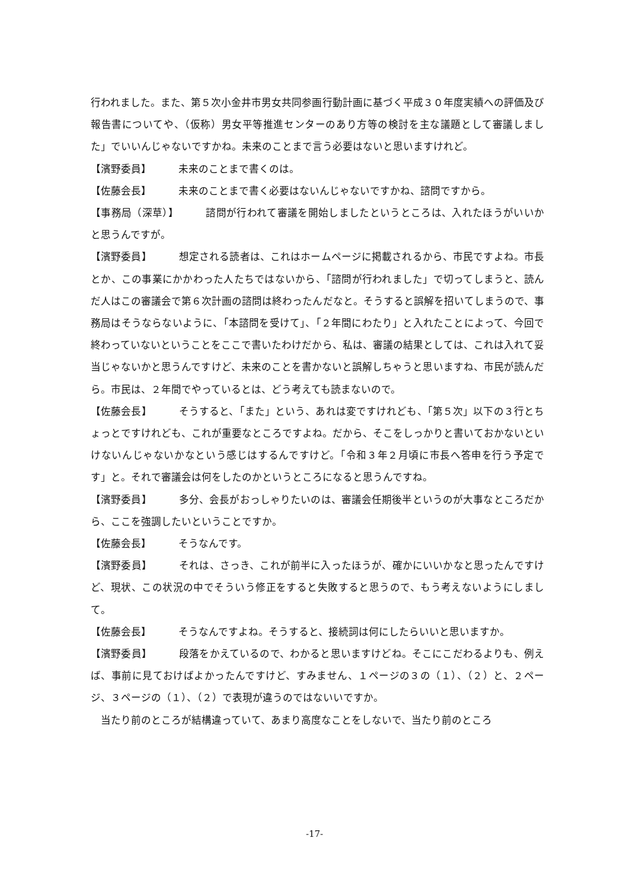行われました。また、第５次小金井市男女共同参画行動計画に基づく平成３０年度実績への評価及び報告書についてや、（仮称）男女平等推進センターのあり方等の検討を主な議題として審議しました」でいいんじゃないですかね。未来のことまで言う必要はないと思いますけれど。
【濱野委員】 未来のことまで書くのは。
【佐藤会長】 未来のことまで書く必要はないんじゃないですかね、諮問ですから。
【事務局（深草）】 諮問が行われて審議を開始しましたというところは、入れたほうがいいかと思うんですが。
【濱野委員】 想定される読者は、これはホームページに掲載されるから、市民ですよね。市長とか、この事業にかかわった人たちではないから、「諮問が行われました」で切ってしまうと、読んだ人はこの審議会で第６次計画の諮問は終わったんだなと。そうすると誤解を招いてしまうので、事務局はそうならないように、「本諮問を受けて」、「２年間にわたり」と入れたことによって、今回で終わっていないということをここで書いたわけだから、私は、審議の結果としては、これは入れて妥当じゃないかと思うんですけど、未来のことを書かないと誤解しちゃうと思いますね、市民が読んだら。市民は、２年間でやっているとは、どう考えても読まないので。
【佐藤会長】 そうすると、「また」という、あれは変ですけれども、「第５次」以下の３行とちょっとですけれども、これが重要なところですよね。だから、そこをしっかりと書いておかないといけないんじゃないかなという感じはするんですけど。「令和３年２月頃に市長へ答申を行う予定です」と。それで審議会は何をしたのかというところになると思うんですね。
【濱野委員】 多分、会長がおっしゃりたいのは、審議会任期後半というのが大事なところだから、ここを強調したいということですか。
【佐藤会長】 そうなんです。
【濱野委員】 それは、さっき、これが前半に入ったほうが、確かにいいかなと思ったんですけど、現状、この状況の中でそういう修正をすると失敗すると思うので、もう考えないようにしまして。
【佐藤会長】 そうなんですよね。そうすると、接続詞は何にしたらいいと思いますか。
【濱野委員】 段落をかえているので、わかると思いますけどね。そこにこだわるよりも、例えば、事前に見ておけばよかったんですけど、すみません、１ページの３の（１）、（２）と、２ページ、３ページの（１）、（２）で表現が違うのではないいですか。
　当たり前のところが結構違っていて、あまり高度なことをしないで、当たり前のところ
-17-